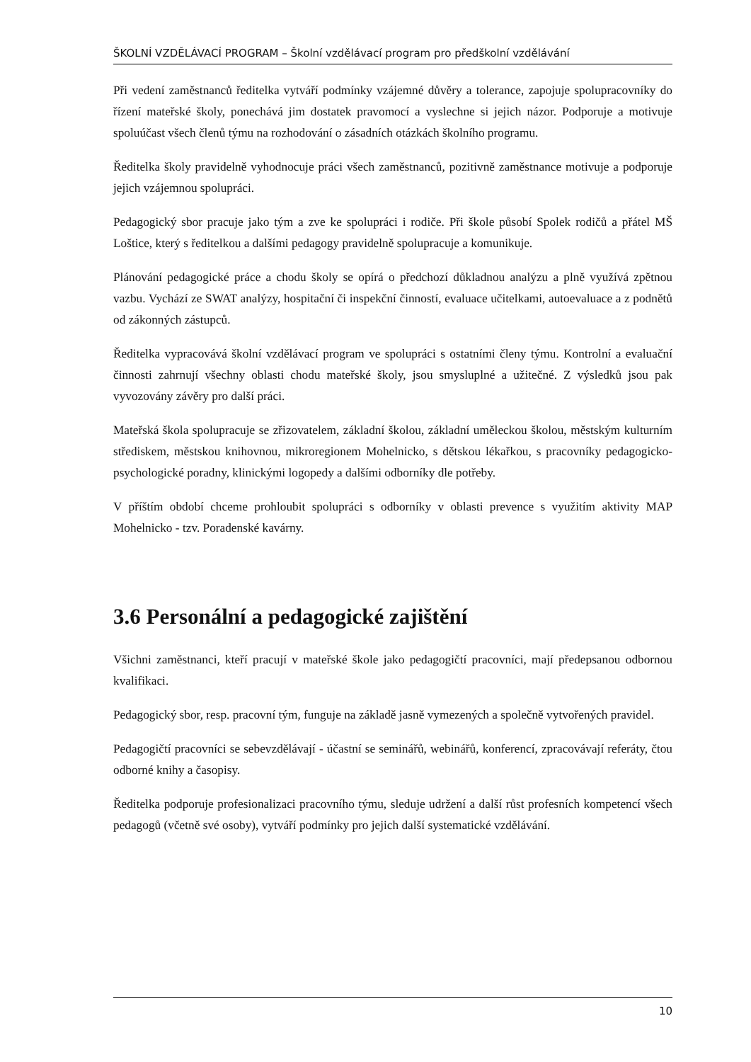ŠKOLNÍ VZDĚLÁVACÍ PROGRAM – Školní vzdělávací program pro předškolní vzdělávání
Při vedení zaměstnanců ředitelka vytváří podmínky vzájemné důvěry a tolerance, zapojuje spolupracovníky do řízení mateřské školy, ponechává jim dostatek pravomocí a vyslechne si jejich názor. Podporuje a motivuje spoluúčast všech členů týmu na rozhodování o zásadních otázkách školního programu.
Ředitelka školy pravidelně vyhodnocuje práci všech zaměstnanců, pozitivně zaměstnance motivuje a podporuje jejich vzájemnou spolupráci.
Pedagogický sbor pracuje jako tým a zve ke spolupráci i rodiče. Při škole působí Spolek rodičů a přátel MŠ Loštice, který s ředitelkou a dalšími pedagogy pravidelně spolupracuje a komunikuje.
Plánování pedagogické práce a chodu školy se opírá o předchozí důkladnou analýzu a plně využívá zpětnou vazbu. Vychází ze SWAT analýzy, hospitační či inspekční činností, evaluace učitelkami, autoevaluace a z podnětů od zákonných zástupců.
Ředitelka vypracovává školní vzdělávací program ve spolupráci s ostatními členy týmu. Kontrolní a evaluační činnosti zahrnují všechny oblasti chodu mateřské školy, jsou smysluplné a užitečné. Z výsledků jsou pak vyvozovány závěry pro další práci.
Mateřská škola spolupracuje se zřizovatelem, základní školou, základní uměleckou školou, městským kulturním střediskem, městskou knihovnou, mikroregionem Mohelnicko, s dětskou lékařkou, s pracovníky pedagogicko-psychologické poradny, klinickými logopedy a dalšími odborníky dle potřeby.
V příštím období chceme prohloubit spolupráci s odborníky v oblasti prevence s využitím aktivity MAP Mohelnicko - tzv. Poradenské kavárny.
3.6 Personální a pedagogické zajištění
Všichni zaměstnanci, kteří pracují v mateřské škole jako pedagogičtí pracovníci, mají předepsanou odbornou kvalifikaci.
Pedagogický sbor, resp. pracovní tým, funguje na základě jasně vymezených a společně vytvořených pravidel.
Pedagogičtí pracovníci se sebevzdělávají - účastní se seminářů, webinářů, konferencí, zpracovávají referáty, čtou odborné knihy a časopisy.
Ředitelka podporuje profesionalizaci pracovního týmu, sleduje udržení a další růst profesních kompetencí všech pedagogů (včetně své osoby), vytváří podmínky pro jejich další systematické vzdělávání.
10